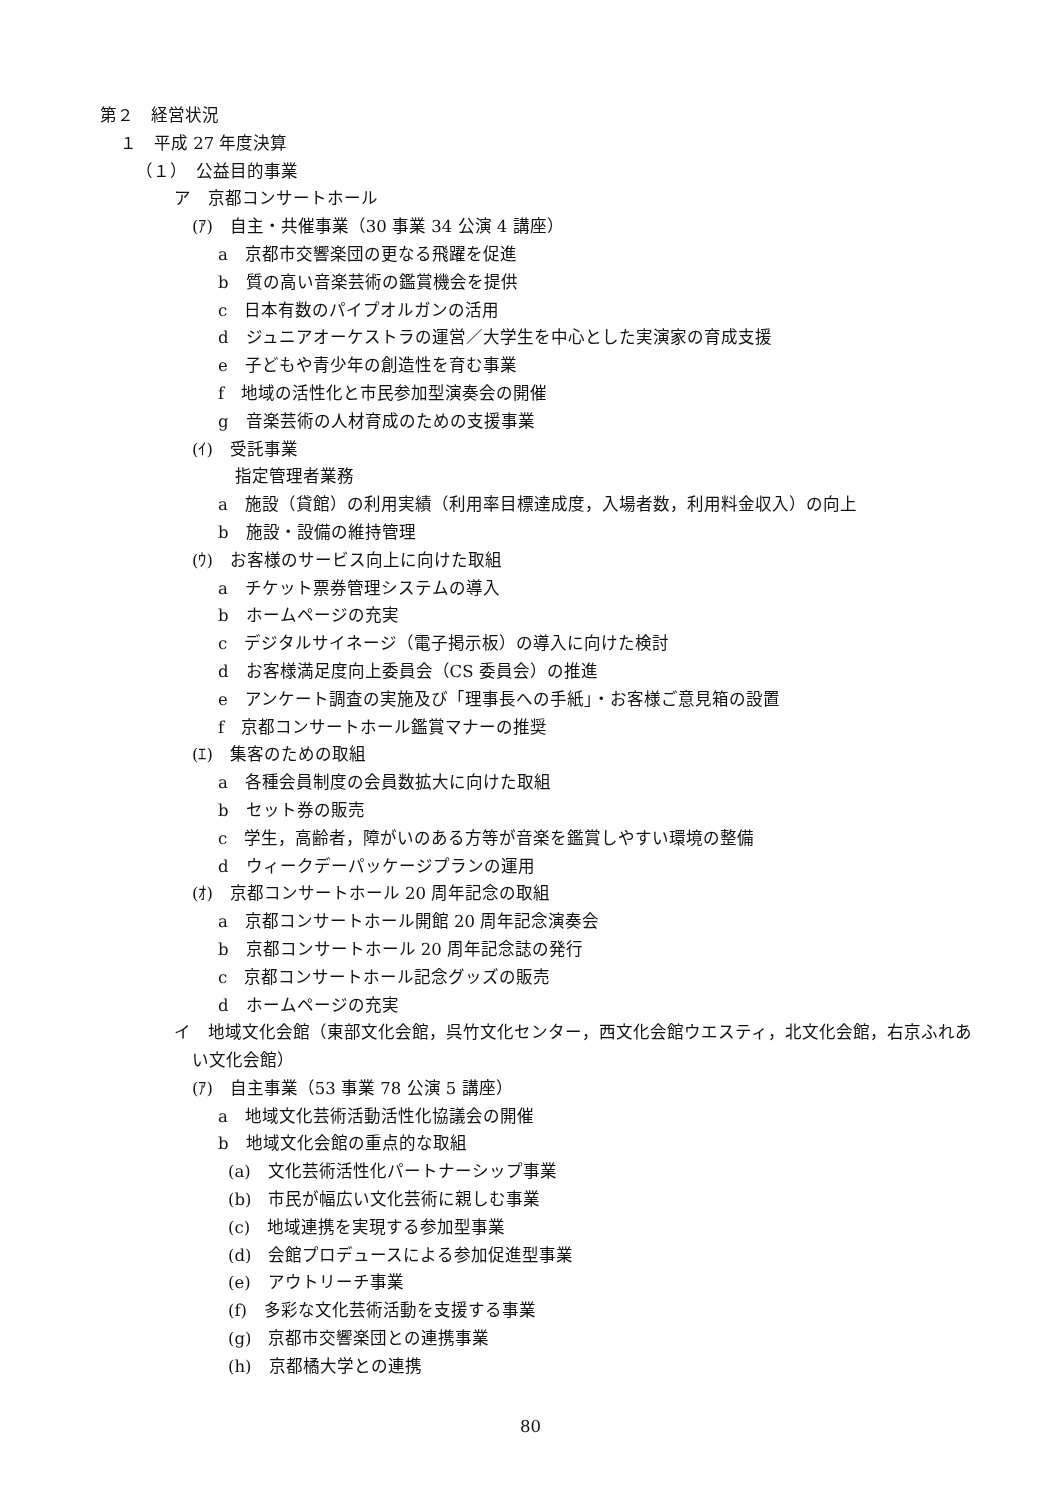第２　経営状況
１　平成 27 年度決算
（１）　公益目的事業
ア　京都コンサートホール
(ｱ)　自主・共催事業（30 事業 34 公演 4 講座）
a　京都市交響楽団の更なる飛躍を促進
b　質の高い音楽芸術の鑑賞機会を提供
c　日本有数のパイプオルガンの活用
d　ジュニアオーケストラの運営／大学生を中心とした実演家の育成支援
e　子どもや青少年の創造性を育む事業
f　地域の活性化と市民参加型演奏会の開催
g　音楽芸術の人材育成のための支援事業
(ｲ)　受託事業
　指定管理者業務
a　施設（貸館）の利用実績（利用率目標達成度，入場者数，利用料金収入）の向上
b　施設・設備の維持管理
(ｳ)　お客様のサービス向上に向けた取組
a　チケット票券管理システムの導入
b　ホームページの充実
c　デジタルサイネージ（電子掲示板）の導入に向けた検討
d　お客様満足度向上委員会（CS 委員会）の推進
e　アンケート調査の実施及び「理事長への手紙」・お客様ご意見箱の設置
f　京都コンサートホール鑑賞マナーの推奨
(ｴ)　集客のための取組
a　各種会員制度の会員数拡大に向けた取組
b　セット券の販売
c　学生，高齢者，障がいのある方等が音楽を鑑賞しやすい環境の整備
d　ウィークデーパッケージプランの運用
(ｵ)　京都コンサートホール 20 周年記念の取組
a　京都コンサートホール開館 20 周年記念演奏会
b　京都コンサートホール 20 周年記念誌の発行
c　京都コンサートホール記念グッズの販売
d　ホームページの充実
イ　地域文化会館（東部文化会館，呉竹文化センター，西文化会館ウエスティ，北文化会館，右京ふれあい文化会館）
(ｱ)　自主事業（53 事業 78 公演 5 講座）
a　地域文化芸術活動活性化協議会の開催
b　地域文化会館の重点的な取組
(a)　文化芸術活性化パートナーシップ事業
(b)　市民が幅広い文化芸術に親しむ事業
(c)　地域連携を実現する参加型事業
(d)　会館プロデュースによる参加促進型事業
(e)　アウトリーチ事業
(f)　多彩な文化芸術活動を支援する事業
(g)　京都市交響楽団との連携事業
(h)　京都橘大学との連携
80